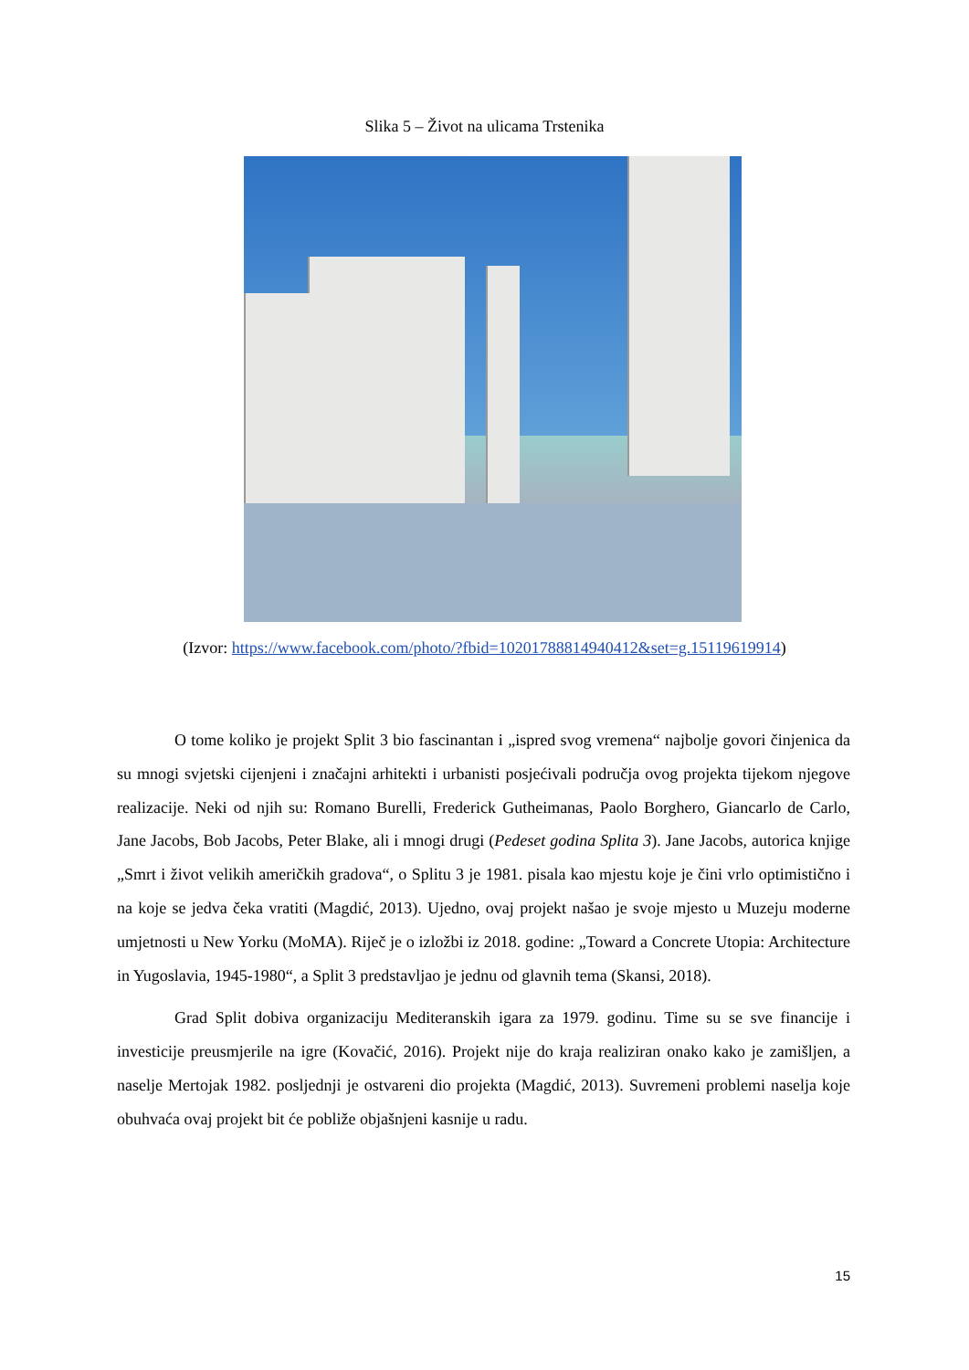Slika 5 – Život na ulicama Trstenika
(Izvor: https://www.facebook.com/photo/?fbid=10201788814940412&set=g.15119619914)
O tome koliko je projekt Split 3 bio fascinantan i „ispred svog vremena“ najbolje govori činjenica da su mnogi svjetski cijenjeni i značajni arhitekti i urbanisti posjećivali područja ovog projekta tijekom njegove realizacije. Neki od njih su: Romano Burelli, Frederick Gutheimanas, Paolo Borghero, Giancarlo de Carlo, Jane Jacobs, Bob Jacobs, Peter Blake, ali i mnogi drugi (Pedeset godina Splita 3). Jane Jacobs, autorica knjige „Smrt i život velikih američkih gradova“, o Splitu 3 je 1981. pisala kao mjestu koje je čini vrlo optimistično i na koje se jedva čeka vratiti (Magdić, 2013). Ujedno, ovaj projekt našao je svoje mjesto u Muzeju moderne umjetnosti u New Yorku (MoMA). Riječ je o izložbi iz 2018. godine: „Toward a Concrete Utopia: Architecture in Yugoslavia, 1945-1980“, a Split 3 predstavljao je jednu od glavnih tema (Skansi, 2018).
Grad Split dobiva organizaciju Mediteranskih igara za 1979. godinu. Time su se sve financije i investicije preusmjerile na igre (Kovačić, 2016). Projekt nije do kraja realiziran onako kako je zamišljen, a naselje Mertojak 1982. posljednji je ostvareni dio projekta (Magdić, 2013). Suvremeni problemi naselja koje obuhvaća ovaj projekt bit će pobliže objašnjeni kasnije u radu.
15